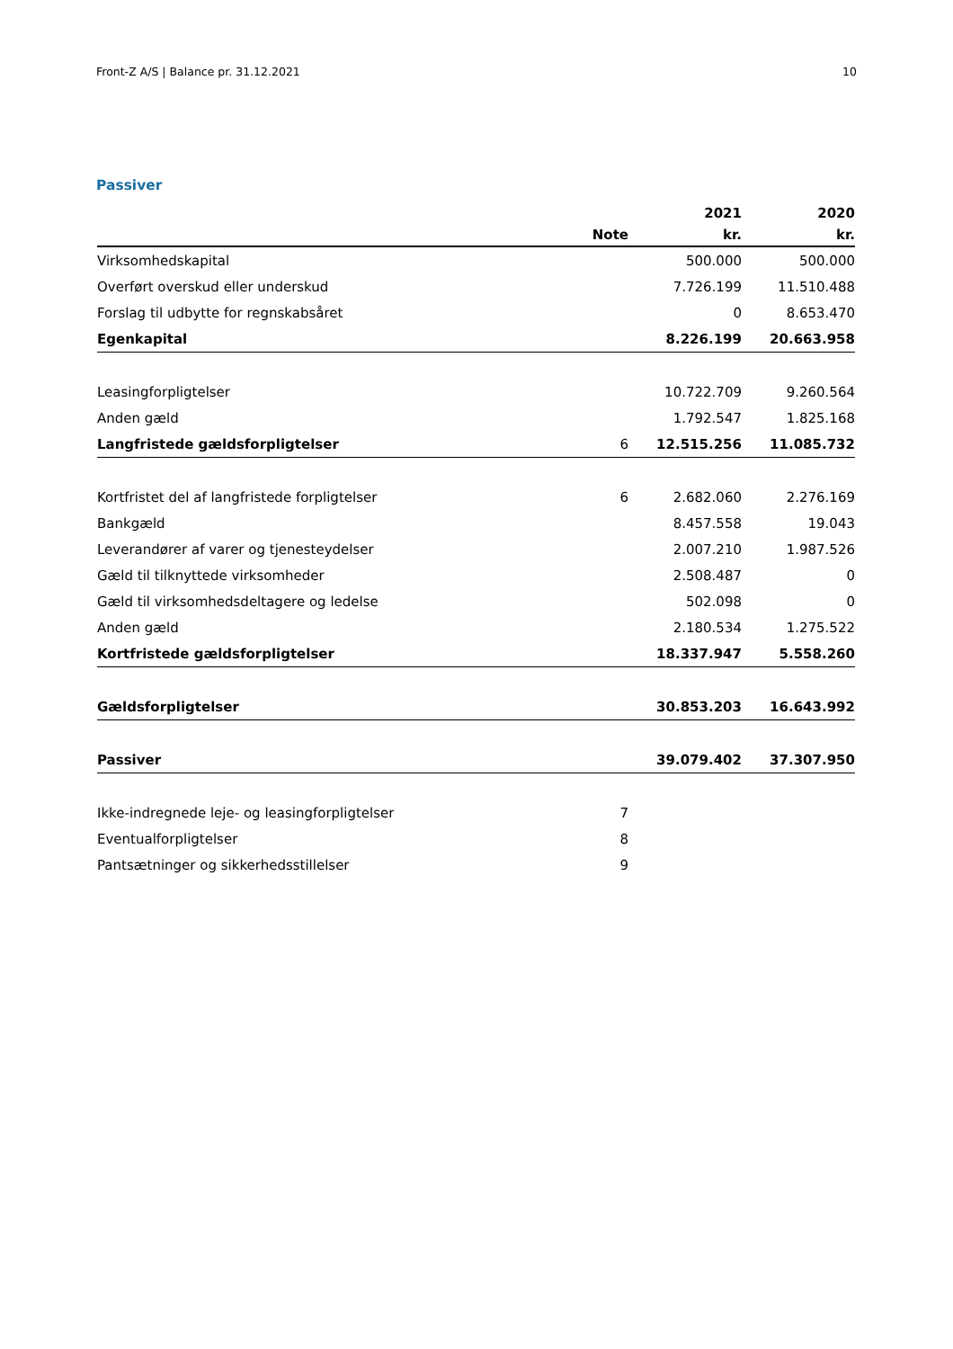Front-Z A/S | Balance pr. 31.12.2021 10
Passiver
| | | 2021 | 2020 |
| --- | --- | --- | --- |
| | Note | kr. | kr. |
| Virksomhedskapital | | 500.000 | 500.000 |
| Overført overskud eller underskud | | 7.726.199 | 11.510.488 |
| Forslag til udbytte for regnskabsåret | | 0 | 8.653.470 |
| Egenkapital | | 8.226.199 | 20.663.958 |
| Leasingforpligtelser | | 10.722.709 | 9.260.564 |
| Anden gæld | | 1.792.547 | 1.825.168 |
| Langfristede gældsforpligtelser | 6 | 12.515.256 | 11.085.732 |
| Kortfristet del af langfristede forpligtelser | 6 | 2.682.060 | 2.276.169 |
| Bankgæld | | 8.457.558 | 19.043 |
| Leverandører af varer og tjenesteydelser | | 2.007.210 | 1.987.526 |
| Gæld til tilknyttede virksomheder | | 2.508.487 | 0 |
| Gæld til virksomhedsdeltagere og ledelse | | 502.098 | 0 |
| Anden gæld | | 2.180.534 | 1.275.522 |
| Kortfristede gældsforpligtelser | | 18.337.947 | 5.558.260 |
| Gældsforpligtelser | | 30.853.203 | 16.643.992 |
| Passiver | | 39.079.402 | 37.307.950 |
| Ikke-indregnede leje- og leasingforpligtelser | 7 | | |
| Eventualforpligtelser | 8 | | |
| Pantsætninger og sikkerhedsstillelser | 9 | | |